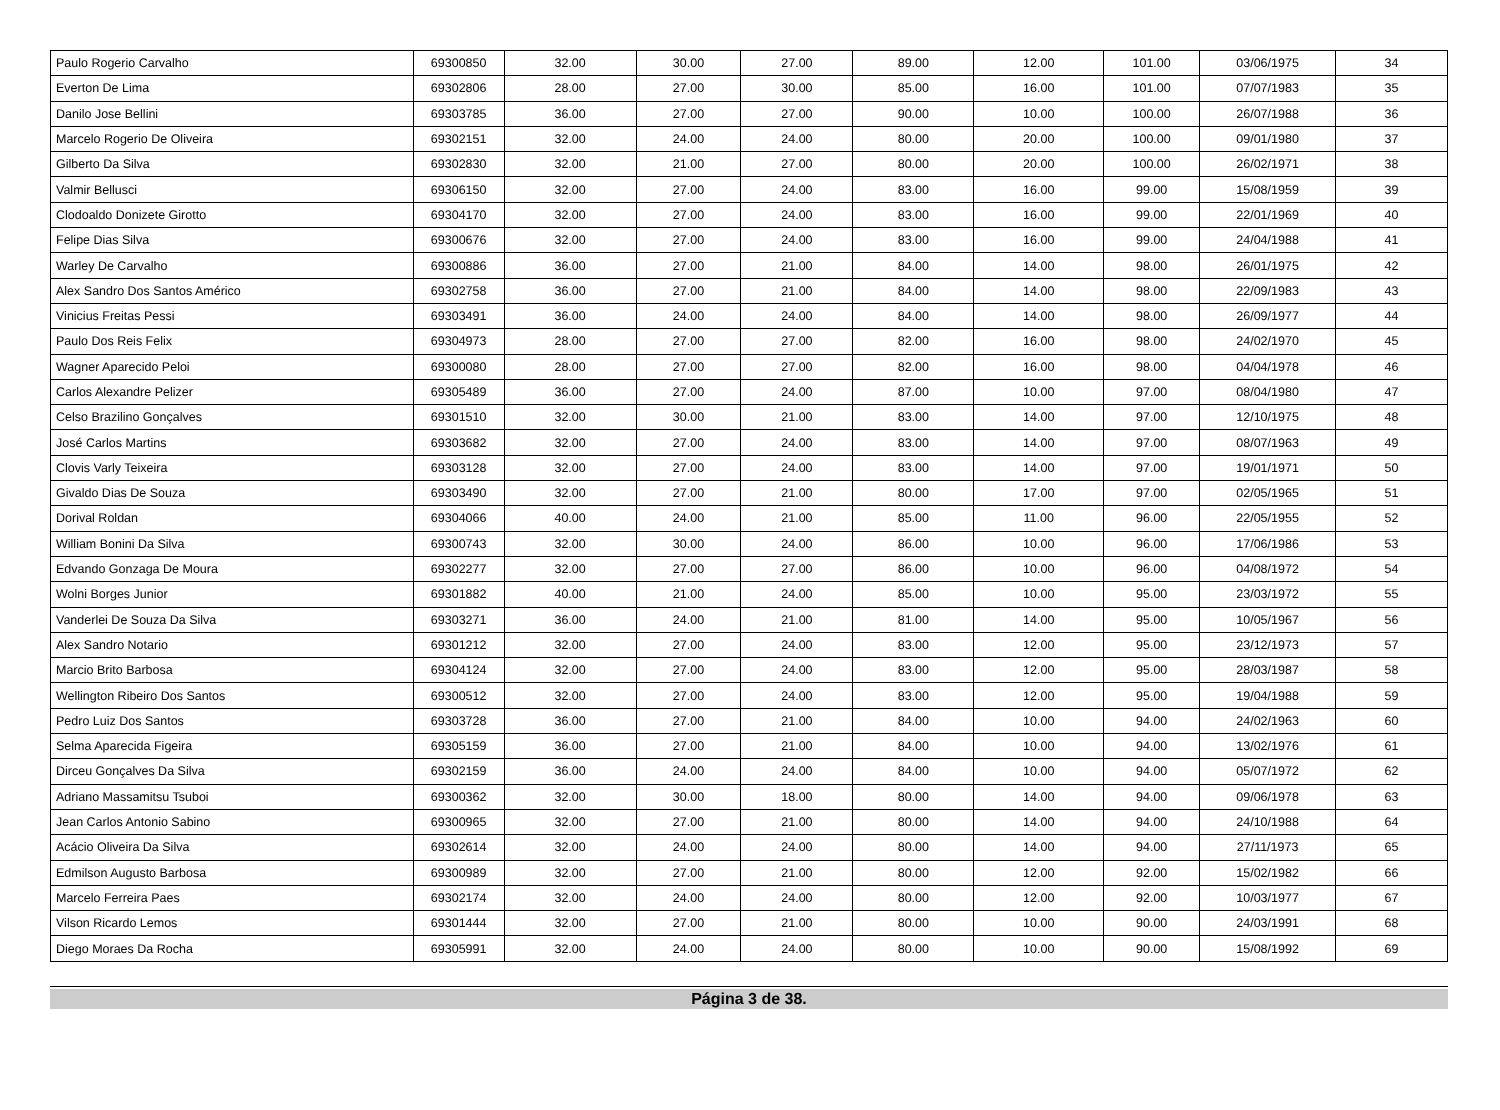| Paulo Rogerio Carvalho | 69300850 | 32.00 | 30.00 | 27.00 | 89.00 | 12.00 | 101.00 | 03/06/1975 | 34 |
| Everton De Lima | 69302806 | 28.00 | 27.00 | 30.00 | 85.00 | 16.00 | 101.00 | 07/07/1983 | 35 |
| Danilo Jose Bellini | 69303785 | 36.00 | 27.00 | 27.00 | 90.00 | 10.00 | 100.00 | 26/07/1988 | 36 |
| Marcelo Rogerio De Oliveira | 69302151 | 32.00 | 24.00 | 24.00 | 80.00 | 20.00 | 100.00 | 09/01/1980 | 37 |
| Gilberto Da Silva | 69302830 | 32.00 | 21.00 | 27.00 | 80.00 | 20.00 | 100.00 | 26/02/1971 | 38 |
| Valmir Bellusci | 69306150 | 32.00 | 27.00 | 24.00 | 83.00 | 16.00 | 99.00 | 15/08/1959 | 39 |
| Clodoaldo Donizete Girotto | 69304170 | 32.00 | 27.00 | 24.00 | 83.00 | 16.00 | 99.00 | 22/01/1969 | 40 |
| Felipe Dias Silva | 69300676 | 32.00 | 27.00 | 24.00 | 83.00 | 16.00 | 99.00 | 24/04/1988 | 41 |
| Warley De Carvalho | 69300886 | 36.00 | 27.00 | 21.00 | 84.00 | 14.00 | 98.00 | 26/01/1975 | 42 |
| Alex Sandro Dos Santos Américo | 69302758 | 36.00 | 27.00 | 21.00 | 84.00 | 14.00 | 98.00 | 22/09/1983 | 43 |
| Vinicius Freitas Pessi | 69303491 | 36.00 | 24.00 | 24.00 | 84.00 | 14.00 | 98.00 | 26/09/1977 | 44 |
| Paulo Dos Reis Felix | 69304973 | 28.00 | 27.00 | 27.00 | 82.00 | 16.00 | 98.00 | 24/02/1970 | 45 |
| Wagner Aparecido Peloi | 69300080 | 28.00 | 27.00 | 27.00 | 82.00 | 16.00 | 98.00 | 04/04/1978 | 46 |
| Carlos Alexandre Pelizer | 69305489 | 36.00 | 27.00 | 24.00 | 87.00 | 10.00 | 97.00 | 08/04/1980 | 47 |
| Celso Brazilino Gonçalves | 69301510 | 32.00 | 30.00 | 21.00 | 83.00 | 14.00 | 97.00 | 12/10/1975 | 48 |
| José Carlos Martins | 69303682 | 32.00 | 27.00 | 24.00 | 83.00 | 14.00 | 97.00 | 08/07/1963 | 49 |
| Clovis Varly Teixeira | 69303128 | 32.00 | 27.00 | 24.00 | 83.00 | 14.00 | 97.00 | 19/01/1971 | 50 |
| Givaldo Dias De Souza | 69303490 | 32.00 | 27.00 | 21.00 | 80.00 | 17.00 | 97.00 | 02/05/1965 | 51 |
| Dorival Roldan | 69304066 | 40.00 | 24.00 | 21.00 | 85.00 | 11.00 | 96.00 | 22/05/1955 | 52 |
| William Bonini Da Silva | 69300743 | 32.00 | 30.00 | 24.00 | 86.00 | 10.00 | 96.00 | 17/06/1986 | 53 |
| Edvando Gonzaga De Moura | 69302277 | 32.00 | 27.00 | 27.00 | 86.00 | 10.00 | 96.00 | 04/08/1972 | 54 |
| Wolni Borges Junior | 69301882 | 40.00 | 21.00 | 24.00 | 85.00 | 10.00 | 95.00 | 23/03/1972 | 55 |
| Vanderlei De Souza Da Silva | 69303271 | 36.00 | 24.00 | 21.00 | 81.00 | 14.00 | 95.00 | 10/05/1967 | 56 |
| Alex Sandro Notario | 69301212 | 32.00 | 27.00 | 24.00 | 83.00 | 12.00 | 95.00 | 23/12/1973 | 57 |
| Marcio Brito Barbosa | 69304124 | 32.00 | 27.00 | 24.00 | 83.00 | 12.00 | 95.00 | 28/03/1987 | 58 |
| Wellington Ribeiro Dos Santos | 69300512 | 32.00 | 27.00 | 24.00 | 83.00 | 12.00 | 95.00 | 19/04/1988 | 59 |
| Pedro Luiz Dos Santos | 69303728 | 36.00 | 27.00 | 21.00 | 84.00 | 10.00 | 94.00 | 24/02/1963 | 60 |
| Selma Aparecida Figeira | 69305159 | 36.00 | 27.00 | 21.00 | 84.00 | 10.00 | 94.00 | 13/02/1976 | 61 |
| Dirceu Gonçalves Da Silva | 69302159 | 36.00 | 24.00 | 24.00 | 84.00 | 10.00 | 94.00 | 05/07/1972 | 62 |
| Adriano Massamitsu Tsuboi | 69300362 | 32.00 | 30.00 | 18.00 | 80.00 | 14.00 | 94.00 | 09/06/1978 | 63 |
| Jean Carlos Antonio Sabino | 69300965 | 32.00 | 27.00 | 21.00 | 80.00 | 14.00 | 94.00 | 24/10/1988 | 64 |
| Acácio Oliveira Da Silva | 69302614 | 32.00 | 24.00 | 24.00 | 80.00 | 14.00 | 94.00 | 27/11/1973 | 65 |
| Edmilson Augusto Barbosa | 69300989 | 32.00 | 27.00 | 21.00 | 80.00 | 12.00 | 92.00 | 15/02/1982 | 66 |
| Marcelo Ferreira Paes | 69302174 | 32.00 | 24.00 | 24.00 | 80.00 | 12.00 | 92.00 | 10/03/1977 | 67 |
| Vilson Ricardo Lemos | 69301444 | 32.00 | 27.00 | 21.00 | 80.00 | 10.00 | 90.00 | 24/03/1991 | 68 |
| Diego Moraes Da Rocha | 69305991 | 32.00 | 24.00 | 24.00 | 80.00 | 10.00 | 90.00 | 15/08/1992 | 69 |
Página 3 de 38.